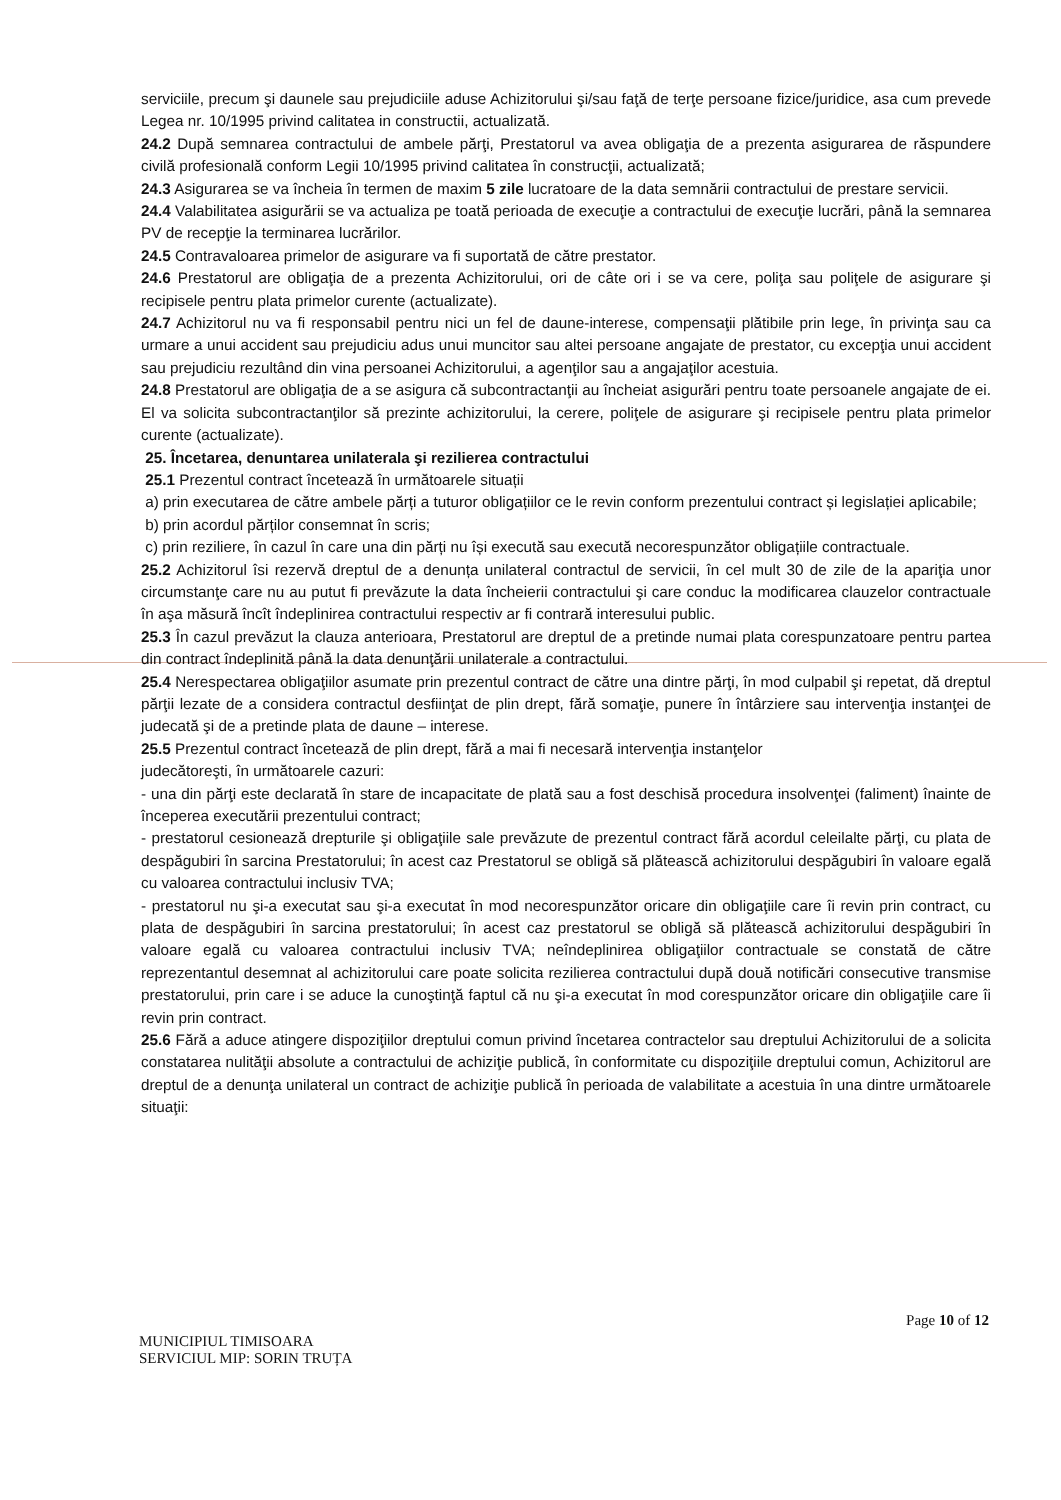serviciile, precum şi daunele sau prejudiciile aduse Achizitorului şi/sau faţă de terţe persoane fizice/juridice, asa cum prevede Legea nr. 10/1995 privind calitatea in constructii, actualizată.
24.2 După semnarea contractului de ambele părţi, Prestatorul va avea obligaţia de a prezenta asigurarea de răspundere civilă profesională conform Legii 10/1995 privind calitatea în construcţii, actualizată;
24.3 Asigurarea se va încheia în termen de maxim 5 zile lucratoare de la data semnării contractului de prestare servicii.
24.4 Valabilitatea asigurării se va actualiza pe toată perioada de execuţie a contractului de execuţie lucrări, până la semnarea PV de recepţie la terminarea lucrărilor.
24.5 Contravaloarea primelor de asigurare va fi suportată de către prestator.
24.6 Prestatorul are obligaţia de a prezenta Achizitorului, ori de câte ori i se va cere, poliţa sau poliţele de asigurare şi recipisele pentru plata primelor curente (actualizate).
24.7 Achizitorul nu va fi responsabil pentru nici un fel de daune-interese, compensaţii plătibile prin lege, în privinţa sau ca urmare a unui accident sau prejudiciu adus unui muncitor sau altei persoane angajate de prestator, cu excepţia unui accident sau prejudiciu rezultând din vina persoanei Achizitorului, a agenţilor sau a angajaţilor acestuia.
24.8 Prestatorul are obligaţia de a se asigura că subcontractanţii au încheiat asigurări pentru toate persoanele angajate de ei. El va solicita subcontractanţilor să prezinte achizitorului, la cerere, poliţele de asigurare şi recipisele pentru plata primelor curente (actualizate).
25. Încetarea, denuntarea unilaterala şi rezilierea contractului
25.1 Prezentul contract încetează în următoarele situații
a) prin executarea de către ambele părți a tuturor obligațiilor ce le revin conform prezentului contract și legislației aplicabile;
b) prin acordul părților consemnat în scris;
c) prin reziliere, în cazul în care una din părți nu își execută sau execută necorespunzător obligațiile contractuale.
25.2 Achizitorul îsi rezervă dreptul de a denunța unilateral contractul de servicii, în cel mult 30 de zile de la apariţia unor circumstanţe care nu au putut fi prevăzute la data încheierii contractului şi care conduc la modificarea clauzelor contractuale în aşa măsură încît îndeplinirea contractului respectiv ar fi contrară interesului public.
25.3 În cazul prevăzut la clauza anterioara, Prestatorul are dreptul de a pretinde numai plata corespunzatoare pentru partea din contract îndeplinită până la data denunţării unilaterale a contractului.
25.4 Nerespectarea obligaţiilor asumate prin prezentul contract de către una dintre părţi, în mod culpabil şi repetat, dă dreptul părţii lezate de a considera contractul desfiinţat de plin drept, fără somaţie, punere în întârziere sau intervenţia instanţei de judecată şi de a pretinde plata de daune – interese.
25.5 Prezentul contract încetează de plin drept, fără a mai fi necesară intervenţia instanţelor
judecătoreşti, în următoarele cazuri:
- una din părţi este declarată în stare de incapacitate de plată sau a fost deschisă procedura insolvenţei (faliment) înainte de începerea executării prezentului contract;
- prestatorul cesionează drepturile şi obligaţiile sale prevăzute de prezentul contract fără acordul celeilalte părţi, cu plata de despăgubiri în sarcina Prestatorului; în acest caz Prestatorul se obligă să plătească achizitorului despăgubiri în valoare egală cu valoarea contractului inclusiv TVA;
- prestatorul nu şi-a executat sau şi-a executat în mod necorespunzător oricare din obligaţiile care îi revin prin contract, cu plata de despăgubiri în sarcina prestatorului; în acest caz prestatorul se obligă să plătească achizitorului despăgubiri în valoare egală cu valoarea contractului inclusiv TVA; neîndeplinirea obligaţiilor contractuale se constată de către reprezentantul desemnat al achizitorului care poate solicita rezilierea contractului după două notificări consecutive transmise prestatorului, prin care i se aduce la cunoştinţă faptul că nu şi-a executat în mod corespunzător oricare din obligaţiile care îi revin prin contract.
25.6 Fără a aduce atingere dispoziţiilor dreptului comun privind încetarea contractelor sau dreptului Achizitorului de a solicita constatarea nulităţii absolute a contractului de achiziţie publică, în conformitate cu dispoziţiile dreptului comun, Achizitorul are dreptul de a denunţa unilateral un contract de achiziţie publică în perioada de valabilitate a acestuia în una dintre următoarele situaţii:
Page 10 of 12
MUNICIPIUL TIMISOARA
SERVICIUL MIP: SORIN TRUȚA